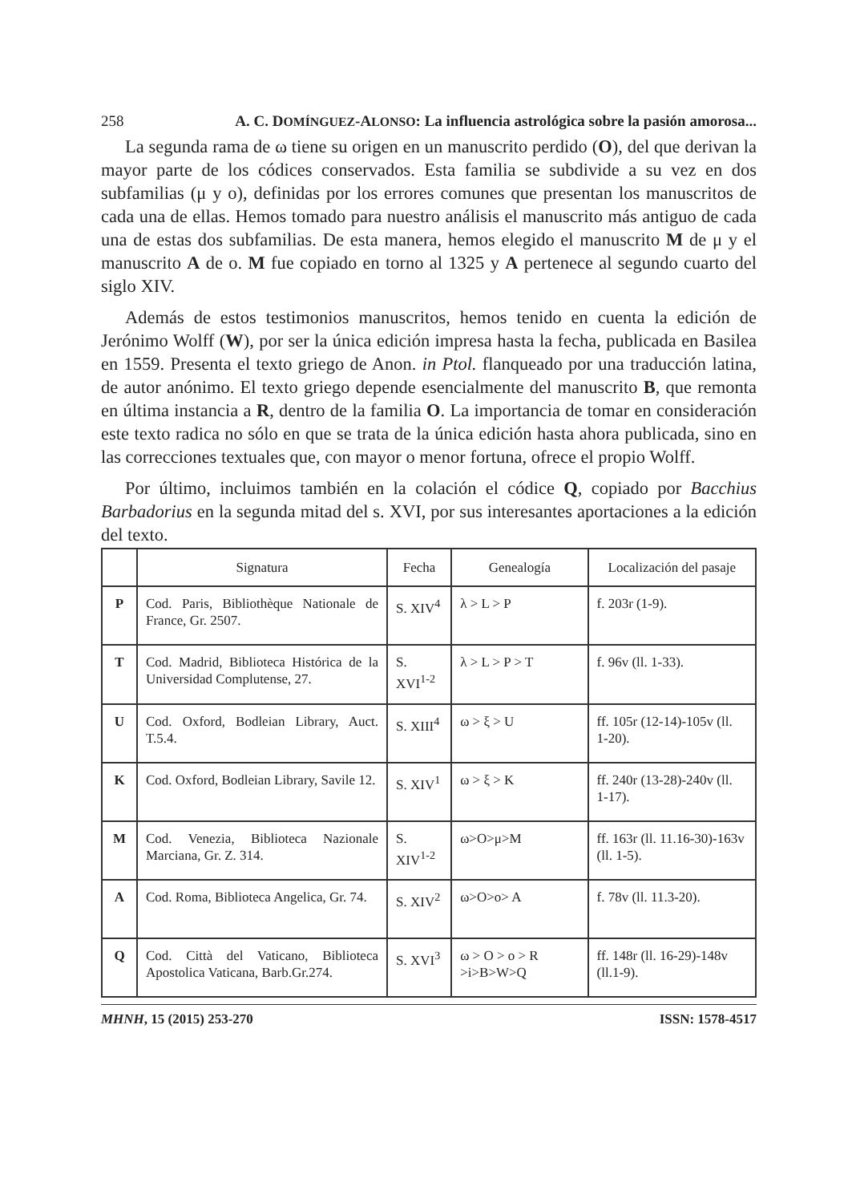258 A. C. DOMÍNGUEZ-ALONSO: La influencia astrológica sobre la pasión amorosa...
La segunda rama de ω tiene su origen en un manuscrito perdido (O), del que derivan la mayor parte de los códices conservados. Esta familia se subdivide a su vez en dos subfamilias (μ y o), definidas por los errores comunes que presentan los manuscritos de cada una de ellas. Hemos tomado para nuestro análisis el manuscrito más antiguo de cada una de estas dos subfamilias. De esta manera, hemos elegido el manuscrito M de μ y el manuscrito A de o. M fue copiado en torno al 1325 y A pertenece al segundo cuarto del siglo XIV.
Además de estos testimonios manuscritos, hemos tenido en cuenta la edición de Jerónimo Wolff (W), por ser la única edición impresa hasta la fecha, publicada en Basilea en 1559. Presenta el texto griego de Anon. in Ptol. flanqueado por una traducción latina, de autor anónimo. El texto griego depende esencialmente del manuscrito B, que remonta en última instancia a R, dentro de la familia O. La importancia de tomar en consideración este texto radica no sólo en que se trata de la única edición hasta ahora publicada, sino en las correcciones textuales que, con mayor o menor fortuna, ofrece el propio Wolff.
Por último, incluimos también en la colación el códice Q, copiado por Bacchius Barbadorius en la segunda mitad del s. XVI, por sus interesantes aportaciones a la edición del texto.
| | Signatura | Fecha | Genealogía | Localización del pasaje |
| --- | --- | --- | --- | --- |
| P | Cod. Paris, Bibliothèque Nationale de France, Gr. 2507. | S. XIV<sup>4</sup> | λ > L > P | f. 203r (1-9). |
| T | Cod. Madrid, Biblioteca Histórica de la Universidad Complutense, 27. | S. XVI<sup>1-2</sup> | λ > L > P > T | f. 96v (ll. 1-33). |
| U | Cod. Oxford, Bodleian Library, Auct. T.5.4. | S. XIII<sup>4</sup> | ω > ξ > U | ff. 105r (12-14)-105v (ll. 1-20). |
| K | Cod. Oxford, Bodleian Library, Savile 12. | S. XIV<sup>1</sup> | ω > ξ > K | ff. 240r (13-28)-240v (ll. 1-17). |
| M | Cod. Venezia, Biblioteca Nazionale Marciana, Gr. Z. 314. | S. XIV<sup>1-2</sup> | ω>O>μ>M | ff. 163r (ll. 11.16-30)-163v (ll. 1-5). |
| A | Cod. Roma, Biblioteca Angelica, Gr. 74. | S. XIV<sup>2</sup> | ω>O>o> A | f. 78v (ll. 11.3-20). |
| Q | Cod. Città del Vaticano, Biblioteca Apostolica Vaticana, Barb.Gr.274. | S. XVI<sup>3</sup> | ω > O > o > R >i>B>W>Q | ff. 148r (ll. 16-29)-148v (ll.1-9). |
MHNH, 15 (2015) 253-270 ISSN: 1578-4517